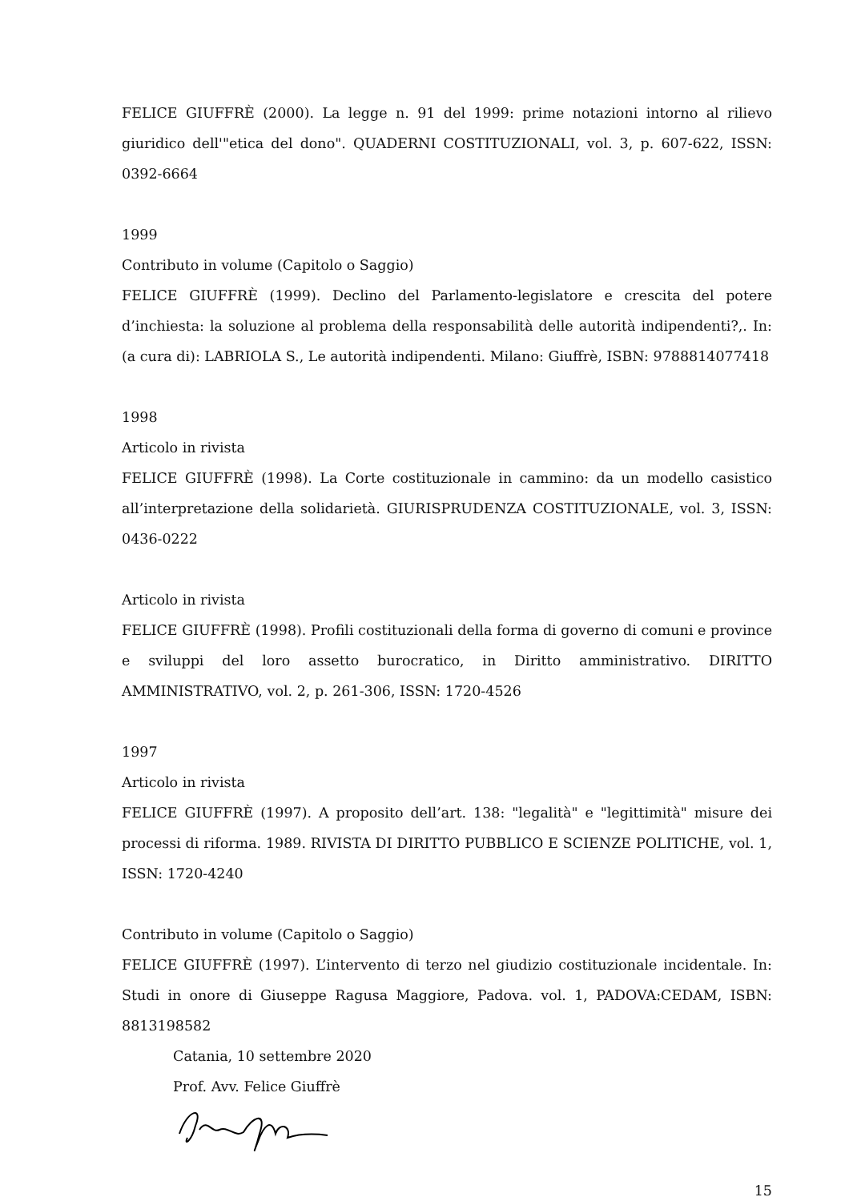FELICE GIUFFRÈ (2000). La legge n. 91 del 1999: prime notazioni intorno al rilievo giuridico dell'"etica del dono". QUADERNI COSTITUZIONALI, vol. 3, p. 607-622, ISSN: 0392-6664
1999
Contributo in volume (Capitolo o Saggio)
FELICE GIUFFRÈ (1999). Declino del Parlamento-legislatore e crescita del potere d’inchiesta: la soluzione al problema della responsabilità delle autorità indipendenti?,. In: (a cura di): LABRIOLA S., Le autorità indipendenti. Milano: Giuffrè, ISBN: 9788814077418
1998
Articolo in rivista
FELICE GIUFFRÈ (1998). La Corte costituzionale in cammino: da un modello casistico all’interpretazione della solidarietà. GIURISPRUDENZA COSTITUZIONALE, vol. 3, ISSN: 0436-0222
Articolo in rivista
FELICE GIUFFRÈ (1998). Profili costituzionali della forma di governo di comuni e province e sviluppi del loro assetto burocratico, in Diritto amministrativo. DIRITTO AMMINISTRATIVO, vol. 2, p. 261-306, ISSN: 1720-4526
1997
Articolo in rivista
FELICE GIUFFRÈ (1997). A proposito dell’art. 138: "legalità" e "legittimità" misure dei processi di riforma. 1989. RIVISTA DI DIRITTO PUBBLICO E SCIENZE POLITICHE, vol. 1, ISSN: 1720-4240
Contributo in volume (Capitolo o Saggio)
FELICE GIUFFRÈ (1997). L’intervento di terzo nel giudizio costituzionale incidentale. In: Studi in onore di Giuseppe Ragusa Maggiore, Padova. vol. 1, PADOVA:CEDAM, ISBN: 8813198582
Catania, 10 settembre 2020
Prof. Avv. Felice Giuffrè
15